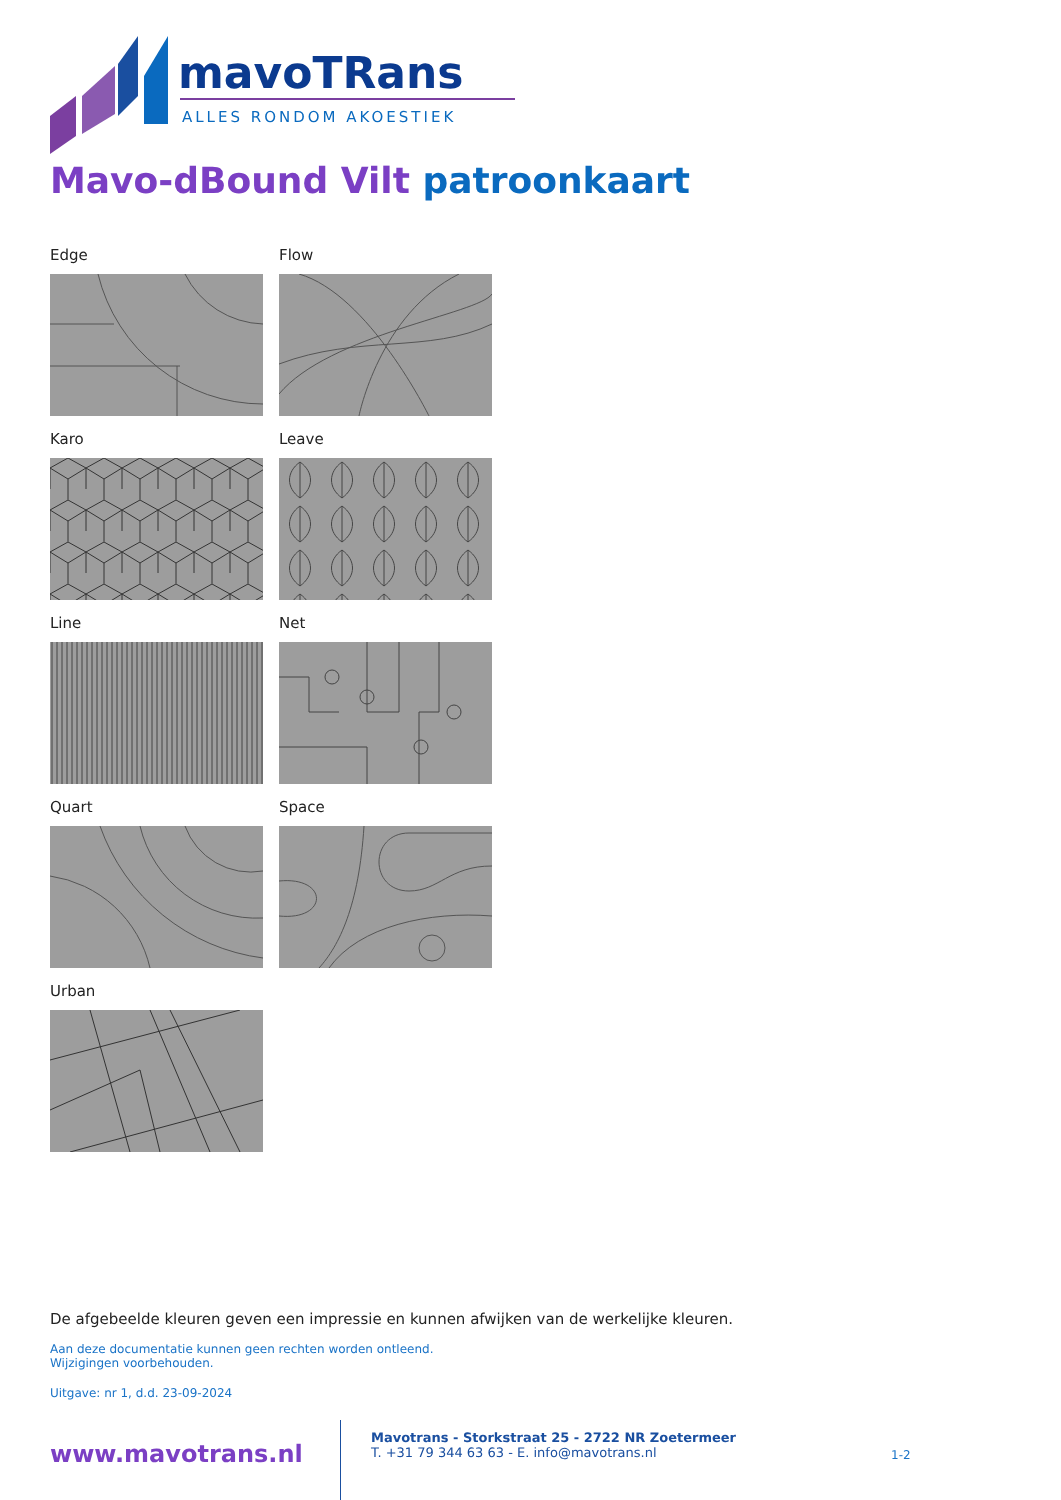mavoTRans
ALLES RONDOM AKOESTIEK
Mavo-dBound Vilt patroonkaart
Edge
Flow
Karo
Leave
Line
Net
Quart
Space
Urban
De afgebeelde kleuren geven een impressie en kunnen afwijken van de werkelijke kleuren.
Aan deze documentatie kunnen geen rechten worden ontleend.
Wijzigingen voorbehouden.
Uitgave: nr 1, d.d. 23-09-2024
www.mavotrans.nl
Mavotrans - Storkstraat 25 - 2722 NR Zoetermeer
T. +31 79 344 63 63 - E. info@mavotrans.nl
1-2